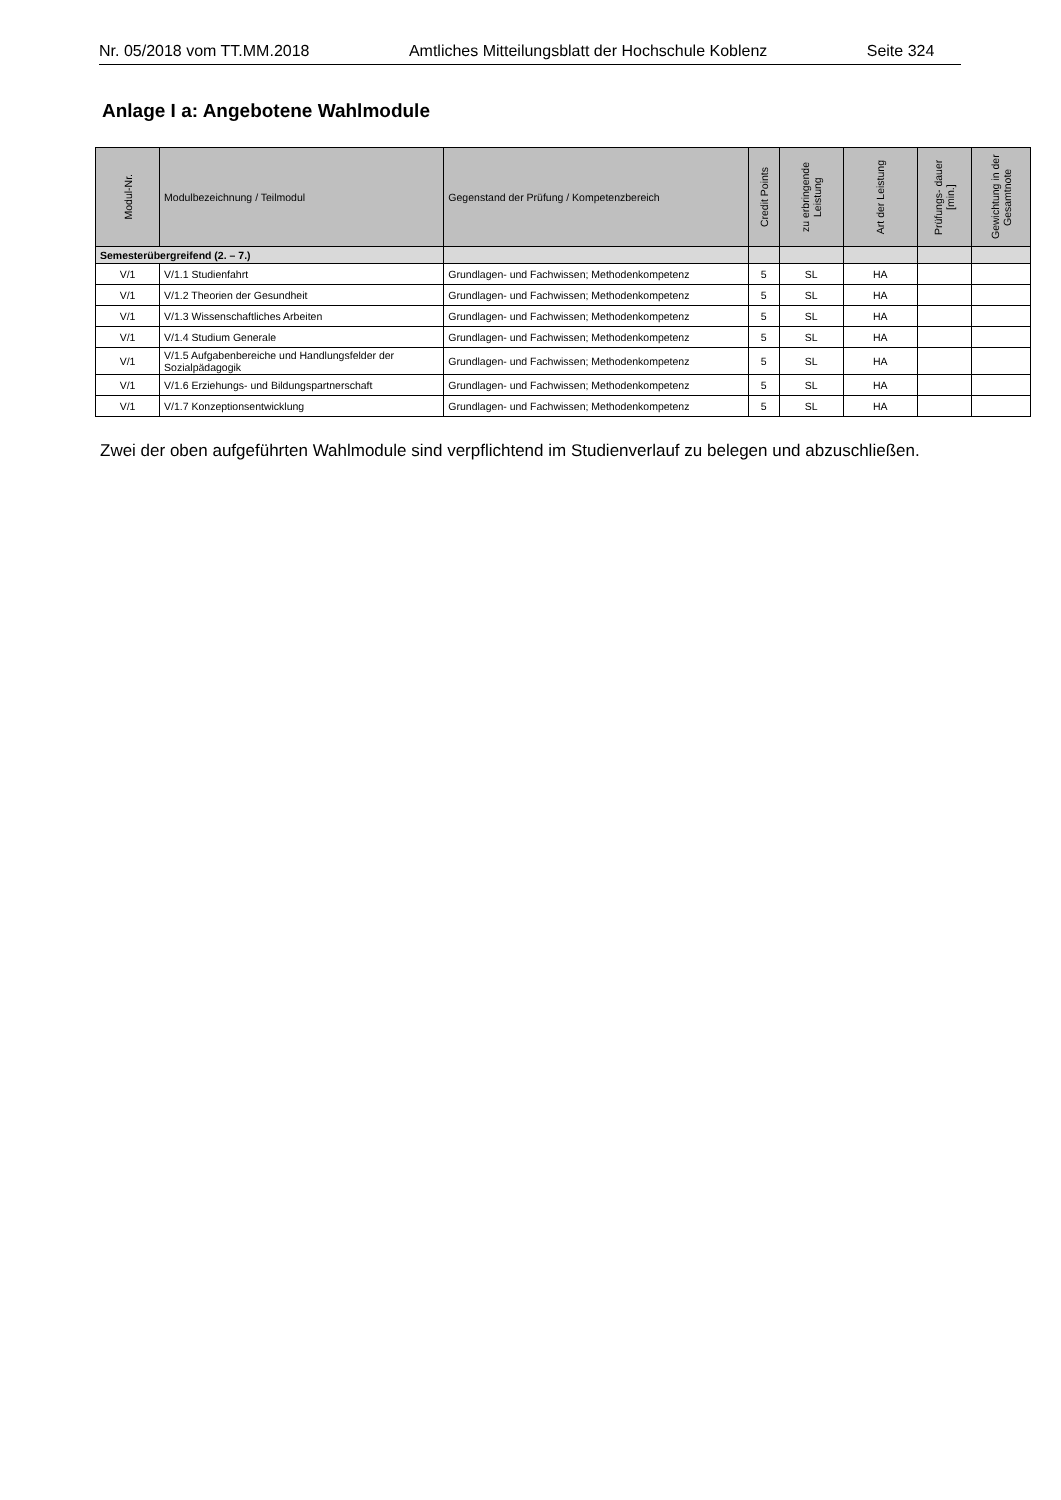Nr. 05/2018 vom TT.MM.2018 Amtliches Mitteilungsblatt der Hochschule Koblenz Seite 324
Anlage I a: Angebotene Wahlmodule
| Modul-Nr. | Modulbezeichnung / Teilmodul | Gegenstand der Prüfung / Kompetenzbereich | Credit Points | zu erbringende Leistung | Art der Leistung | Prüfungs- dauer [min.] | Gewichtung in der Gesamtnote |
| --- | --- | --- | --- | --- | --- | --- | --- |
| Semesterübergreifend (2. – 7.) | | | | | | | |
| V/1 | V/1.1 Studienfahrt | Grundlagen- und Fachwissen; Methodenkompetenz | 5 | SL | HA | | |
| V/1 | V/1.2 Theorien der Gesundheit | Grundlagen- und Fachwissen; Methodenkompetenz | 5 | SL | HA | | |
| V/1 | V/1.3 Wissenschaftliches Arbeiten | Grundlagen- und Fachwissen; Methodenkompetenz | 5 | SL | HA | | |
| V/1 | V/1.4 Studium Generale | Grundlagen- und Fachwissen; Methodenkompetenz | 5 | SL | HA | | |
| V/1 | V/1.5 Aufgabenbereiche und Handlungsfelder der Sozialpädagogik | Grundlagen- und Fachwissen; Methodenkompetenz | 5 | SL | HA | | |
| V/1 | V/1.6 Erziehungs- und Bildungspartnerschaft | Grundlagen- und Fachwissen; Methodenkompetenz | 5 | SL | HA | | |
| V/1 | V/1.7 Konzeptionsentwicklung | Grundlagen- und Fachwissen; Methodenkompetenz | 5 | SL | HA | | |
Zwei der oben aufgeführten Wahlmodule sind verpflichtend im Studienverlauf zu belegen und abzuschließen.